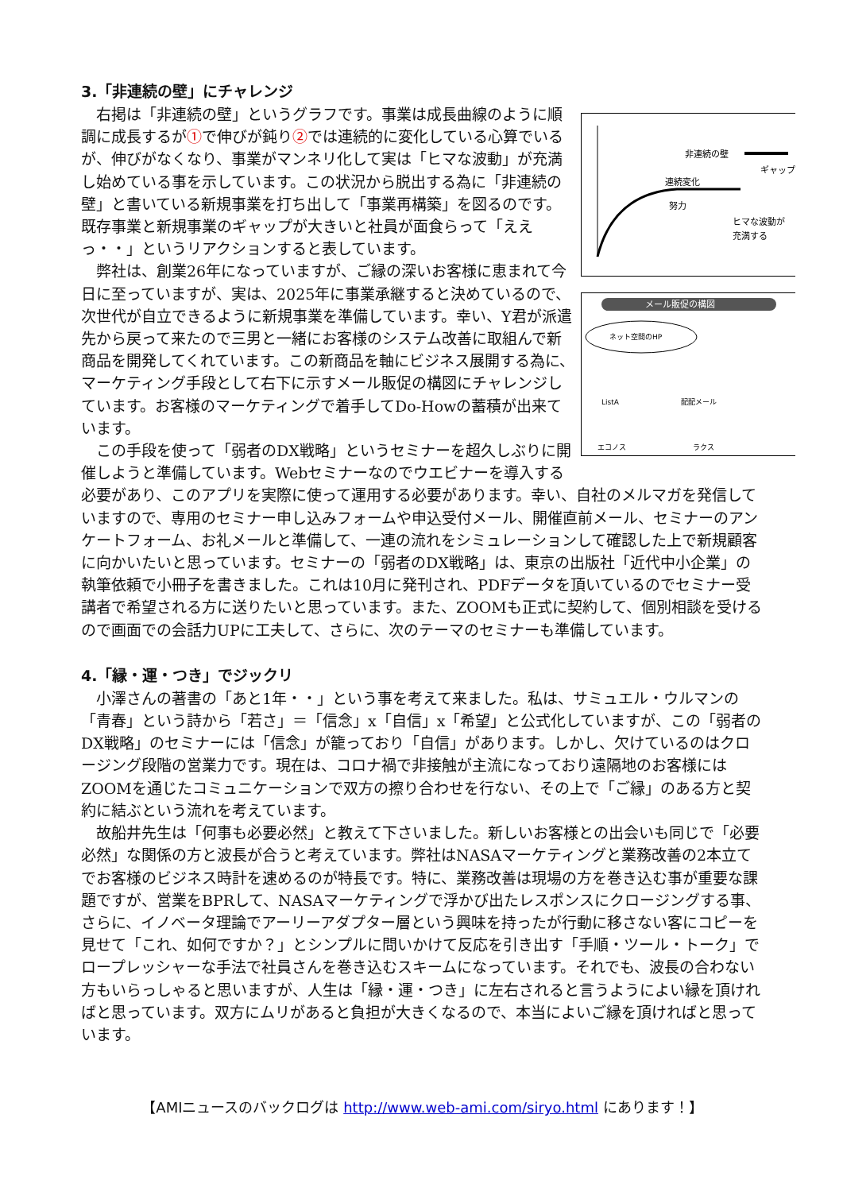3.「非連続の壁」にチャレンジ
非連続の壁
連続変化
努力
ヒマな波動が
充満する
ギャップ
メール販促の構図
ネット空間のHP
ListA
配配メール
エコノス
ラクス
右掲は「非連続の壁」というグラフです。事業は成長曲線のように順調に成長するが①で伸びが鈍り②では連続的に変化している心算でいるが、伸びがなくなり、事業がマンネリ化して実は「ヒマな波動」が充満し始めている事を示しています。この状況から脱出する為に「非連続の壁」と書いている新規事業を打ち出して「事業再構築」を図るのです。既存事業と新規事業のギャップが大きいと社員が面食らって「ええっ・・」というリアクションすると表しています。
弊社は、創業26年になっていますが、ご縁の深いお客様に恵まれて今日に至っていますが、実は、2025年に事業承継すると決めているので、次世代が自立できるように新規事業を準備しています。幸い、Y君が派遣先から戻って来たので三男と一緒にお客様のシステム改善に取組んで新商品を開発してくれています。この新商品を軸にビジネス展開する為に、マーケティング手段として右下に示すメール販促の構図にチャレンジしています。お客様のマーケティングで着手してDo-Howの蓄積が出来ています。
この手段を使って「弱者のDX戦略」というセミナーを超久しぶりに開催しようと準備しています。Webセミナーなのでウエビナーを導入する必要があり、このアプリを実際に使って運用する必要があります。幸い、自社のメルマガを発信していますので、専用のセミナー申し込みフォームや申込受付メール、開催直前メール、セミナーのアンケートフォーム、お礼メールと準備して、一連の流れをシミュレーションして確認した上で新規顧客に向かいたいと思っています。セミナーの「弱者のDX戦略」は、東京の出版社「近代中小企業」の執筆依頼で小冊子を書きました。これは10月に発刊され、PDFデータを頂いているのでセミナー受講者で希望される方に送りたいと思っています。また、ZOOMも正式に契約して、個別相談を受けるので画面での会話力UPに工夫して、さらに、次のテーマのセミナーも準備しています。
4.「縁・運・つき」でジックリ
小澤さんの著書の「あと1年・・」という事を考えて来ました。私は、サミュエル・ウルマンの「青春」という詩から「若さ」＝「信念」x「自信」x「希望」と公式化していますが、この「弱者のDX戦略」のセミナーには「信念」が籠っており「自信」があります。しかし、欠けているのはクロージング段階の営業力です。現在は、コロナ禍で非接触が主流になっており遠隔地のお客様にはZOOMを通じたコミュニケーションで双方の擦り合わせを行ない、その上で「ご縁」のある方と契約に結ぶという流れを考えています。
故船井先生は「何事も必要必然」と教えて下さいました。新しいお客様との出会いも同じで「必要必然」な関係の方と波長が合うと考えています。弊社はNASAマーケティングと業務改善の2本立てでお客様のビジネス時計を速めるのが特長です。特に、業務改善は現場の方を巻き込む事が重要な課題ですが、営業をBPRして、NASAマーケティングで浮かび出たレスポンスにクロージングする事、さらに、イノベータ理論でアーリーアダプター層という興味を持ったが行動に移さない客にコピーを見せて「これ、如何ですか？」とシンプルに問いかけて反応を引き出す「手順・ツール・トーク」でロープレッシャーな手法で社員さんを巻き込むスキームになっています。それでも、波長の合わない方もいらっしゃると思いますが、人生は「縁・運・つき」に左右されると言うようによい縁を頂ければと思っています。双方にムリがあると負担が大きくなるので、本当によいご縁を頂ければと思っています。
【AMIニュースのバックログは http://www.web-ami.com/siryo.html にあります！】